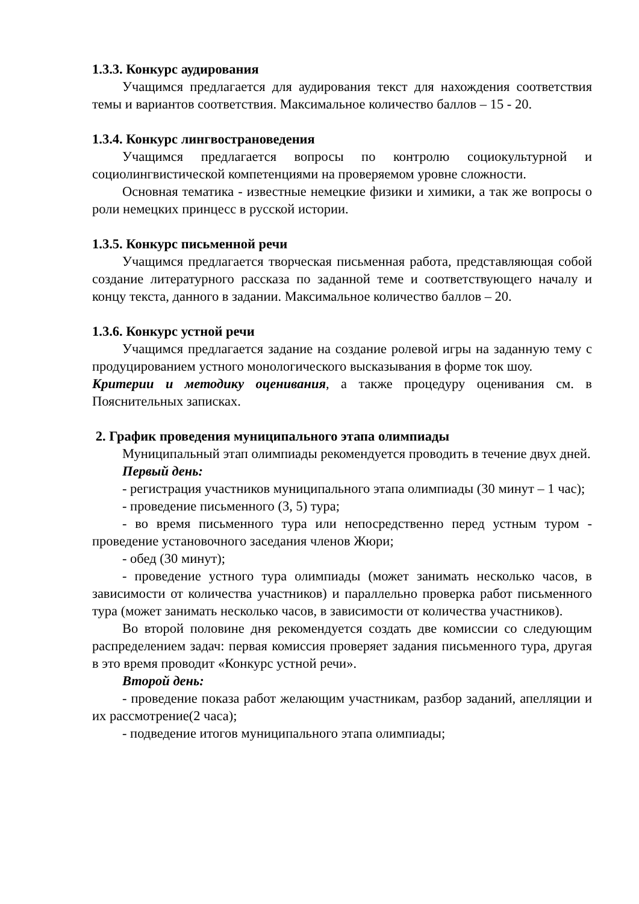1.3.3. Конкурс аудирования
Учащимся предлагается для аудирования текст для нахождения соответствия темы и вариантов соответствия. Максимальное количество баллов – 15 - 20.
1.3.4. Конкурс лингвострановедения
Учащимся предлагается вопросы по контролю социокультурной и социолингвистической компетенциями на проверяемом уровне сложности.
Основная тематика - известные немецкие физики и химики, а так же вопросы о роли немецких принцесс в русской истории.
1.3.5. Конкурс письменной речи
Учащимся предлагается творческая письменная работа, представляющая собой создание литературного рассказа по заданной теме и соответствующего началу и концу текста, данного в задании. Максимальное количество баллов – 20.
1.3.6. Конкурс устной речи
Учащимся предлагается задание на создание ролевой игры на заданную тему с продуцированием устного монологического высказывания в форме ток шоу.
Критерии и методику оценивания, а также процедуру оценивания см. в Пояснительных записках.
2. График проведения муниципального этапа олимпиады
Муниципальный этап олимпиады рекомендуется проводить в течение двух дней.
Первый день:
- регистрация участников муниципального этапа олимпиады (30 минут – 1 час);
- проведение письменного (3, 5) тура;
- во время письменного тура или непосредственно перед устным туром - проведение установочного заседания членов Жюри;
- обед (30 минут);
- проведение устного тура олимпиады (может занимать несколько часов, в зависимости от количества участников) и параллельно проверка работ письменного тура (может занимать несколько часов, в зависимости от количества участников).
Во второй половине дня рекомендуется создать две комиссии со следующим распределением задач: первая комиссия проверяет задания письменного тура, другая в это время проводит «Конкурс устной речи».
Второй день:
- проведение показа работ желающим участникам, разбор заданий, апелляции и их рассмотрение(2 часа);
- подведение итогов муниципального этапа олимпиады;